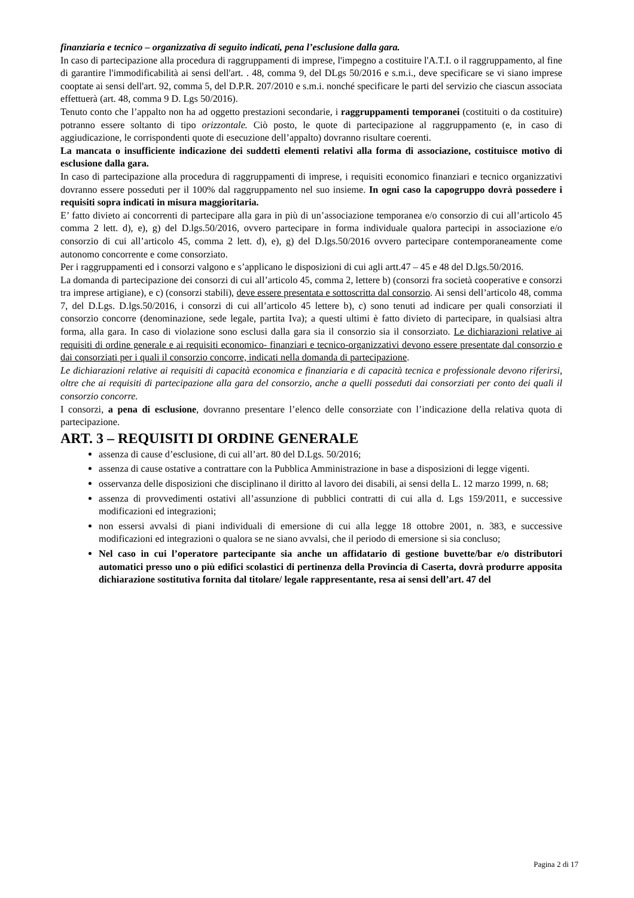finanziaria e tecnico – organizzativa di seguito indicati, pena l’esclusione dalla gara.
In caso di partecipazione alla procedura di raggruppamenti di imprese, l'impegno a costituire l'A.T.I. o il raggruppamento, al fine di garantire l'immodificabilità ai sensi dell'art. . 48, comma 9, del DLgs 50/2016 e s.m.i., deve specificare se vi siano imprese cooptate ai sensi dell'art. 92, comma 5, del D.P.R. 207/2010 e s.m.i. nonché specificare le parti del servizio che ciascun associata effettuerà (art. 48, comma 9 D. Lgs 50/2016).
Tenuto conto che l’appalto non ha ad oggetto prestazioni secondarie, i raggruppamenti temporanei (costituiti o da costituire) potranno essere soltanto di tipo orizzontale. Ciò posto, le quote di partecipazione al raggruppamento (e, in caso di aggiudicazione, le corrispondenti quote di esecuzione dell’appalto) dovranno risultare coerenti.
La mancata o insufficiente indicazione dei suddetti elementi relativi alla forma di associazione, costituisce motivo di esclusione dalla gara.
In caso di partecipazione alla procedura di raggruppamenti di imprese, i requisiti economico finanziari e tecnico organizzativi dovranno essere posseduti per il 100% dal raggruppamento nel suo insieme. In ogni caso la capogruppo dovrà possedere i requisiti sopra indicati in misura maggioritaria.
E’ fatto divieto ai concorrenti di partecipare alla gara in più di un’associazione temporanea e/o consorzio di cui all’articolo 45 comma 2 lett. d), e), g) del D.lgs.50/2016, ovvero partecipare in forma individuale qualora partecipi in associazione e/o consorzio di cui all’articolo 45, comma 2 lett. d), e), g) del D.lgs.50/2016 ovvero partecipare contemporaneamente come autonomo concorrente e come consorziato.
Per i raggruppamenti ed i consorzi valgono e s’applicano le disposizioni di cui agli artt.47 – 45 e 48 del D.lgs.50/2016.
La domanda di partecipazione dei consorzi di cui all’articolo 45, comma 2, lettere b) (consorzi fra società cooperative e consorzi tra imprese artigiane), e c) (consorzi stabili), deve essere presentata e sottoscritta dal consorzio. Ai sensi dell’articolo 48, comma 7, del D.Lgs. D.lgs.50/2016, i consorzi di cui all’articolo 45 lettere b), c) sono tenuti ad indicare per quali consorziati il consorzio concorre (denominazione, sede legale, partita Iva); a questi ultimi è fatto divieto di partecipare, in qualsiasi altra forma, alla gara. In caso di violazione sono esclusi dalla gara sia il consorzio sia il consorziato. Le dichiarazioni relative ai requisiti di ordine generale e ai requisiti economico- finanziari e tecnico-organizzativi devono essere presentate dal consorzio e dai consorziati per i quali il consorzio concorre, indicati nella domanda di partecipazione.
Le dichiarazioni relative ai requisiti di capacità economica e finanziaria e di capacità tecnica e professionale devono riferirsi, oltre che ai requisiti di partecipazione alla gara del consorzio, anche a quelli posseduti dai consorziati per conto dei quali il consorzio concorre.
I consorzi, a pena di esclusione, dovranno presentare l’elenco delle consorziate con l’indicazione della relativa quota di partecipazione.
ART. 3 – REQUISITI DI ORDINE GENERALE
assenza di cause d’esclusione, di cui all’art. 80 del D.Lgs. 50/2016;
assenza di cause ostative a contrattare con la Pubblica Amministrazione in base a disposizioni di legge vigenti.
osservanza delle disposizioni che disciplinano il diritto al lavoro dei disabili, ai sensi della L. 12 marzo 1999, n. 68;
assenza di provvedimenti ostativi all’assunzione di pubblici contratti di cui alla d. Lgs 159/2011, e successive modificazioni ed integrazioni;
non essersi avvalsi di piani individuali di emersione di cui alla legge 18 ottobre 2001, n. 383, e successive modificazioni ed integrazioni o qualora se ne siano avvalsi, che il periodo di emersione si sia concluso;
Nel caso in cui l’operatore partecipante sia anche un affidatario di gestione buvette/bar e/o distributori automatici presso uno o più edifici scolastici di pertinenza della Provincia di Caserta, dovrà produrre apposita dichiarazione sostitutiva fornita dal titolare/ legale rappresentante, resa ai sensi dell’art. 47 del
Pagina 2 di 17